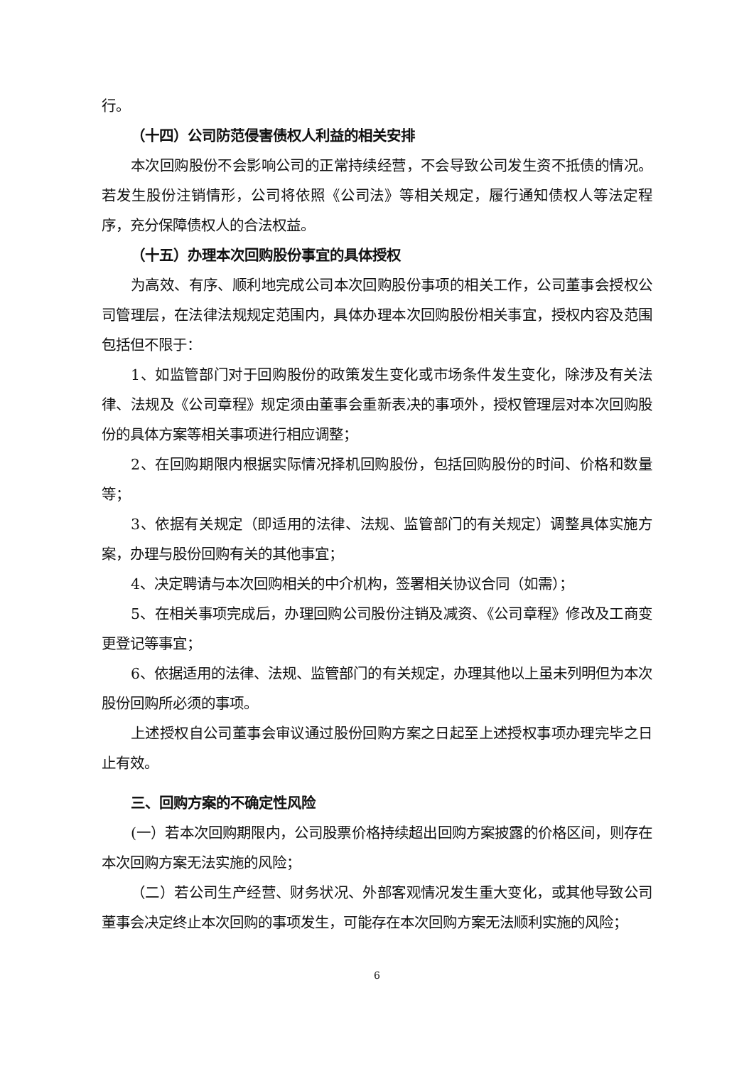行。
（十四）公司防范侵害债权人利益的相关安排
本次回购股份不会影响公司的正常持续经营，不会导致公司发生资不抵债的情况。若发生股份注销情形，公司将依照《公司法》等相关规定，履行通知债权人等法定程序，充分保障债权人的合法权益。
（十五）办理本次回购股份事宜的具体授权
为高效、有序、顺利地完成公司本次回购股份事项的相关工作，公司董事会授权公司管理层，在法律法规规定范围内，具体办理本次回购股份相关事宜，授权内容及范围包括但不限于：
1、如监管部门对于回购股份的政策发生变化或市场条件发生变化，除涉及有关法律、法规及《公司章程》规定须由董事会重新表决的事项外，授权管理层对本次回购股份的具体方案等相关事项进行相应调整；
2、在回购期限内根据实际情况择机回购股份，包括回购股份的时间、价格和数量等；
3、依据有关规定（即适用的法律、法规、监管部门的有关规定）调整具体实施方案，办理与股份回购有关的其他事宜；
4、决定聘请与本次回购相关的中介机构，签署相关协议合同（如需）；
5、在相关事项完成后，办理回购公司股份注销及减资、《公司章程》修改及工商变更登记等事宜；
6、依据适用的法律、法规、监管部门的有关规定，办理其他以上虽未列明但为本次股份回购所必须的事项。
上述授权自公司董事会审议通过股份回购方案之日起至上述授权事项办理完毕之日止有效。
三、回购方案的不确定性风险
(一）若本次回购期限内，公司股票价格持续超出回购方案披露的价格区间，则存在本次回购方案无法实施的风险；
（二）若公司生产经营、财务状况、外部客观情况发生重大变化，或其他导致公司董事会决定终止本次回购的事项发生，可能存在本次回购方案无法顺利实施的风险；
6